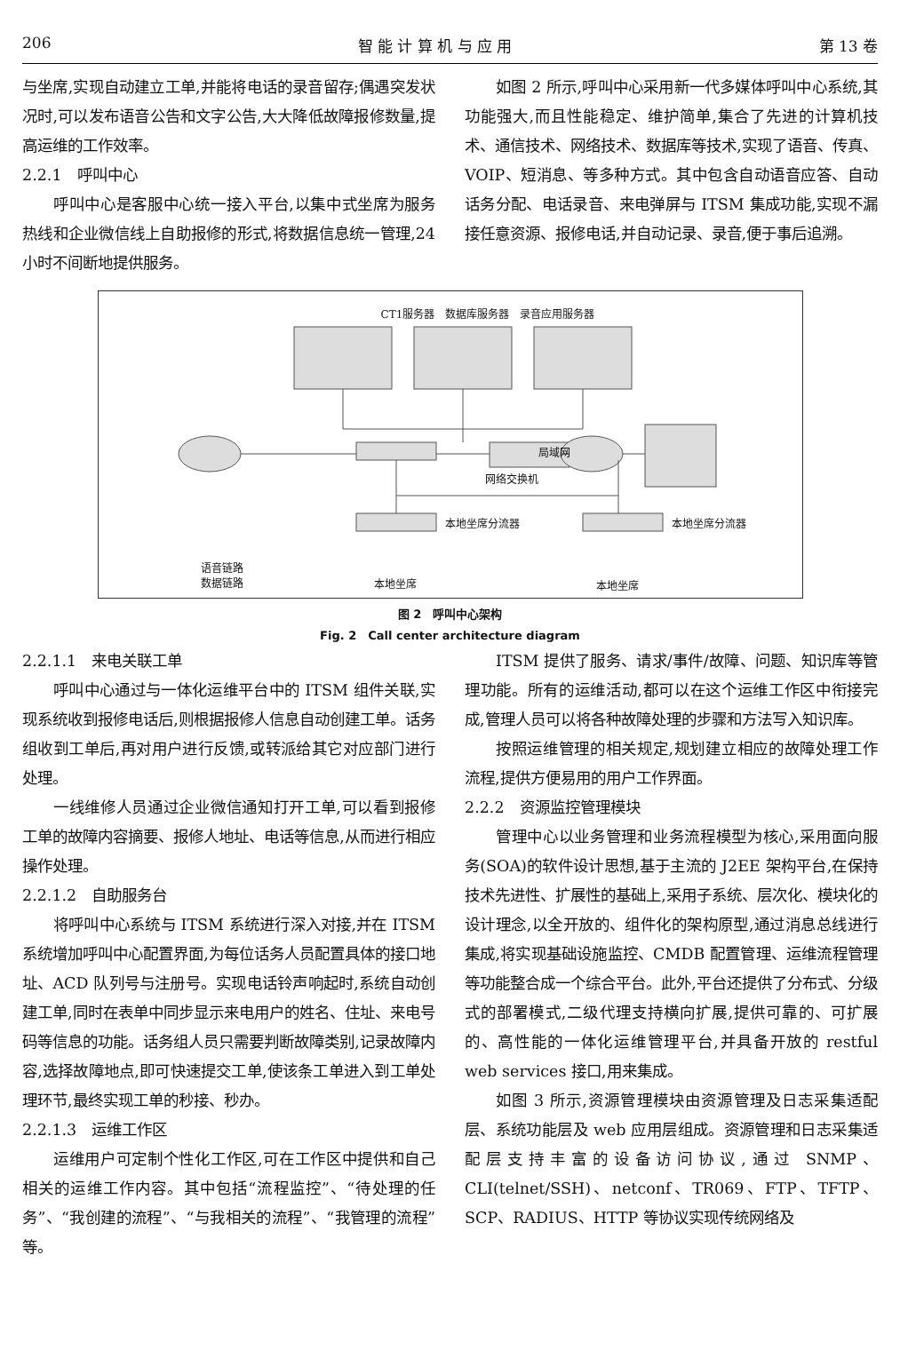206 智 能 计 算 机 与 应 用 第 13 卷
与坐席,实现自动建立工单,并能将电话的录音留存;偶遇突发状况时,可以发布语音公告和文字公告,大大降低故障报修数量,提高运维的工作效率。
2.2.1　呼叫中心
呼叫中心是客服中心统一接入平台,以集中式坐席为服务热线和企业微信线上自助报修的形式,将数据信息统一管理,24 小时不间断地提供服务。
如图 2 所示,呼叫中心采用新一代多媒体呼叫中心系统,其功能强大,而且性能稳定、维护简单,集合了先进的计算机技术、通信技术、网络技术、数据库等技术,实现了语音、传真、VOIP、短消息、等多种方式。其中包含自动语音应答、自动话务分配、电话录音、来电弹屏与 ITSM 集成功能,实现不漏接任意资源、报修电话,并自动记录、录音,便于事后追溯。
CT1服务器　数据库服务器　录音应用服务器
局域网
网络交换机
本地坐席分流器 本地坐席分流器
语音链路
数据链路
本地坐席 本地坐席
图 2　呼叫中心架构
Fig. 2　Call center architecture diagram
2.2.1.1　来电关联工单
呼叫中心通过与一体化运维平台中的 ITSM 组件关联,实现系统收到报修电话后,则根据报修人信息自动创建工单。话务组收到工单后,再对用户进行反馈,或转派给其它对应部门进行处理。
一线维修人员通过企业微信通知打开工单,可以看到报修工单的故障内容摘要、报修人地址、电话等信息,从而进行相应操作处理。
2.2.1.2　自助服务台
将呼叫中心系统与 ITSM 系统进行深入对接,并在 ITSM 系统增加呼叫中心配置界面,为每位话务人员配置具体的接口地址、ACD 队列号与注册号。实现电话铃声响起时,系统自动创建工单,同时在表单中同步显示来电用户的姓名、住址、来电号码等信息的功能。话务组人员只需要判断故障类别,记录故障内容,选择故障地点,即可快速提交工单,使该条工单进入到工单处理环节,最终实现工单的秒接、秒办。
2.2.1.3　运维工作区
运维用户可定制个性化工作区,可在工作区中提供和自己相关的运维工作内容。其中包括“流程监控”、“待处理的任务”、“我创建的流程”、“与我相关的流程”、“我管理的流程”等。
ITSM 提供了服务、请求/事件/故障、问题、知识库等管理功能。所有的运维活动,都可以在这个运维工作区中衔接完成,管理人员可以将各种故障处理的步骤和方法写入知识库。
按照运维管理的相关规定,规划建立相应的故障处理工作流程,提供方便易用的用户工作界面。
2.2.2　资源监控管理模块
管理中心以业务管理和业务流程模型为核心,采用面向服务(SOA)的软件设计思想,基于主流的 J2EE 架构平台,在保持技术先进性、扩展性的基础上,采用子系统、层次化、模块化的设计理念,以全开放的、组件化的架构原型,通过消息总线进行集成,将实现基础设施监控、CMDB 配置管理、运维流程管理等功能整合成一个综合平台。此外,平台还提供了分布式、分级式的部署模式,二级代理支持横向扩展,提供可靠的、可扩展的、高性能的一体化运维管理平台,并具备开放的 restful web services 接口,用来集成。
如图 3 所示,资源管理模块由资源管理及日志采集适配层、系统功能层及 web 应用层组成。资源管理和日志采集适配层支持丰富的设备访问协议,通过 SNMP、CLI(telnet/SSH)、netconf、TR069、FTP、TFTP、SCP、RADIUS、HTTP 等协议实现传统网络及